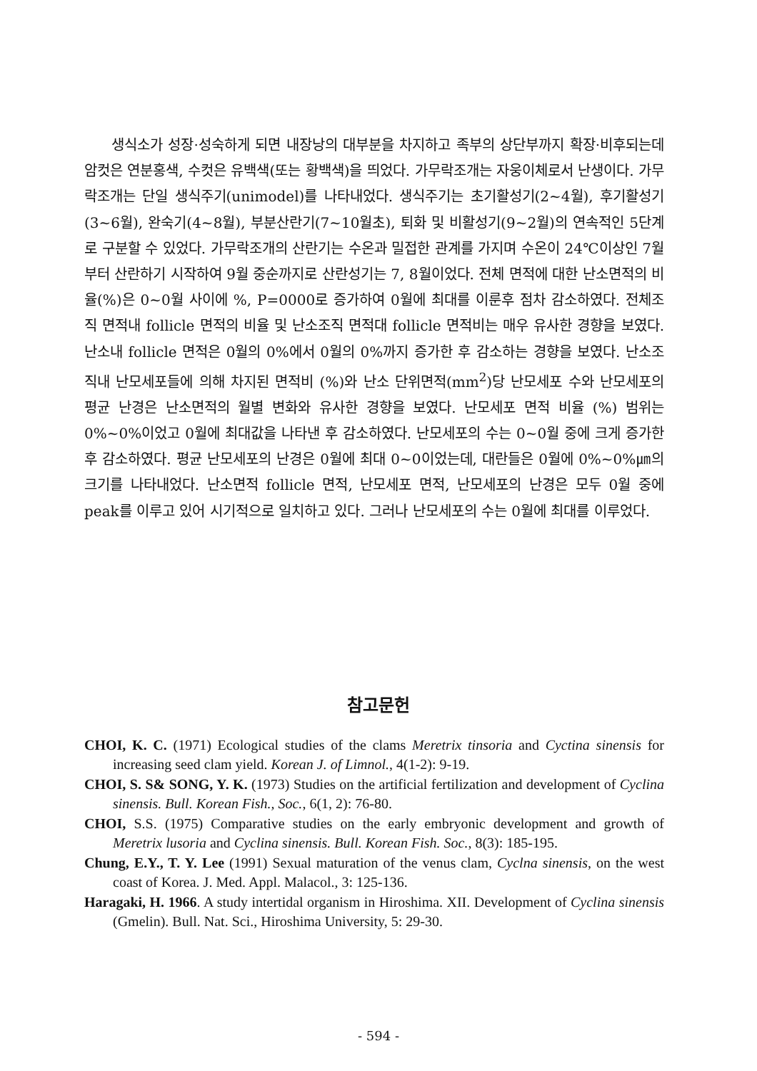생식소가 성장·성숙하게 되면 내장낭의 대부분을 차지하고 족부의 상단부까지 확장·비후되는데 암컷은 연분홍색, 수컷은 유백색(또는 황백색)을 띄었다. 가무락조개는 자웅이체로서 난생이다. 가무락조개는 단일 생식주기(unimodel)를 나타내었다. 생식주기는 초기활성기(2~4월), 후기활성기(3~6월), 완숙기(4~8월), 부분산란기(7~10월초), 퇴화 및 비활성기(9~2월)의 연속적인 5단계로 구분할 수 있었다. 가무락조개의 산란기는 수온과 밀접한 관계를 가지며 수온이 24℃이상인 7월부터 산란하기 시작하여 9월 중순까지로 산란성기는 7, 8월이었다. 전체 면적에 대한 난소면적의 비율(%)은 0~0월 사이에 %, P=0000로 증가하여 0월에 최대를 이룬후 점차 감소하였다. 전체조직 면적내 follicle 면적의 비율 및 난소조직 면적대 follicle 면적비는 매우 유사한 경향을 보였다. 난소내 follicle 면적은 0월의 0%에서 0월의 0%까지 증가한 후 감소하는 경향을 보였다. 난소조직내 난모세포들에 의해 차지된 면적비 (%)와 난소 단위면적(mm<sup>2</sup>)당 난모세포 수와 난모세포의 평균 난경은 난소면적의 월별 변화와 유사한 경향을 보였다. 난모세포 면적 비율 (%) 범위는 0%~0%이었고 0월에 최대값을 나타낸 후 감소하였다. 난모세포의 수는 0~0월 중에 크게 증가한 후 감소하였다. 평균 난모세포의 난경은 0월에 최대 0~0이었는데, 대란들은 0월에 0%~0%㎛의 크기를 나타내었다. 난소면적 follicle 면적, 난모세포 면적, 난모세포의 난경은 모두 0월 중에 peak를 이루고 있어 시기적으로 일치하고 있다. 그러나 난모세포의 수는 0월에 최대를 이루었다.
참고문헌
CHOI, K. C. (1971) Ecological studies of the clams Meretrix tinsoria and Cyctina sinensis for increasing seed clam yield. Korean J. of Limnol., 4(1-2): 9-19.
CHOI, S. S& SONG, Y. K. (1973) Studies on the artificial fertilization and development of Cyclina sinensis. Bull. Korean Fish., Soc., 6(1, 2): 76-80.
CHOI, S.S. (1975) Comparative studies on the early embryonic development and growth of Meretrix lusoria and Cyclina sinensis. Bull. Korean Fish. Soc., 8(3): 185-195.
Chung, E.Y., T. Y. Lee (1991) Sexual maturation of the venus clam, Cyclna sinensis, on the west coast of Korea. J. Med. Appl. Malacol., 3: 125-136.
Haragaki, H. 1966. A study intertidal organism in Hiroshima. XII. Development of Cyclina sinensis (Gmelin). Bull. Nat. Sci., Hiroshima University, 5: 29-30.
- 594 -